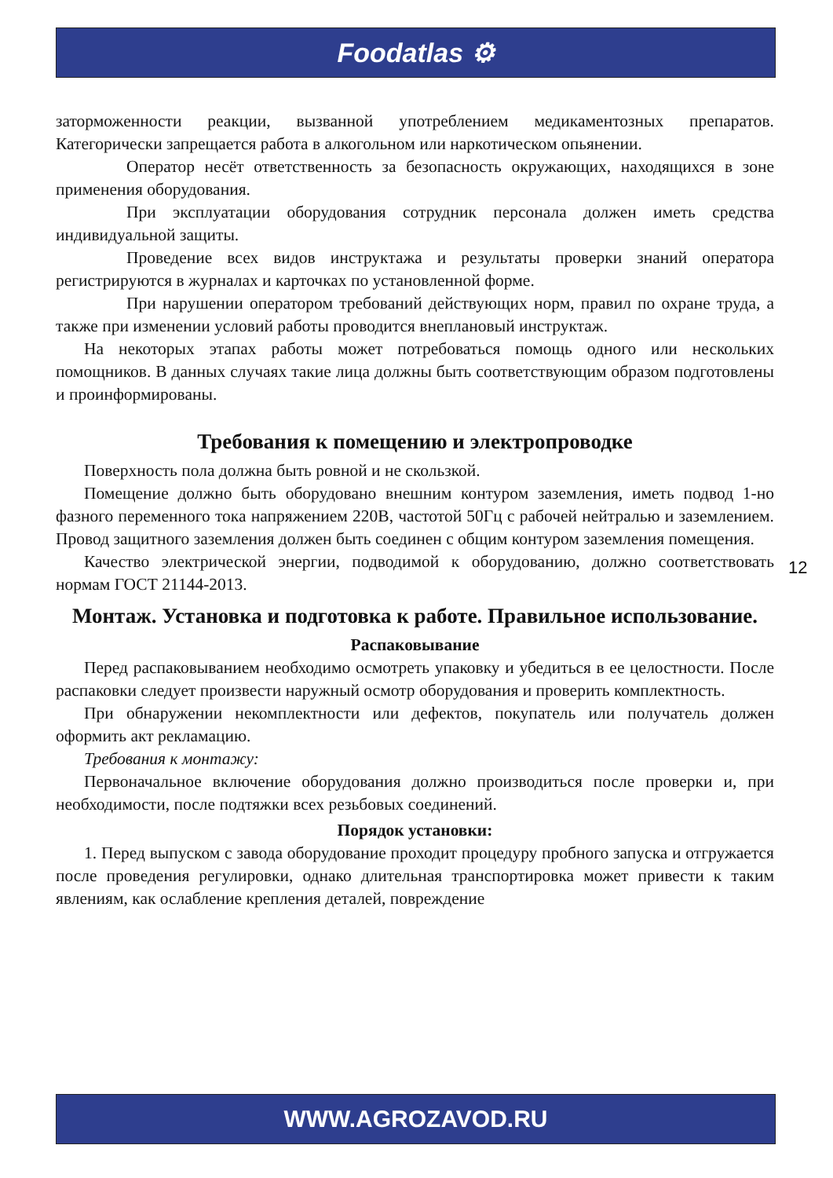Foodatlas ⚙
заторможенности реакции, вызванной употреблением медикаментозных препаратов. Категорически запрещается работа в алкогольном или наркотическом опьянении.
Оператор несёт ответственность за безопасность окружающих, находящихся в зоне применения оборудования.
При эксплуатации оборудования сотрудник персонала должен иметь средства индивидуальной защиты.
Проведение всех видов инструктажа и результаты проверки знаний оператора регистрируются в журналах и карточках по установленной форме.
При нарушении оператором требований действующих норм, правил по охране труда, а также при изменении условий работы проводится внеплановый инструктаж.
На некоторых этапах работы может потребоваться помощь одного или нескольких помощников. В данных случаях такие лица должны быть соответствующим образом подготовлены и проинформированы.
Требования к помещению и электропроводке
Поверхность пола должна быть ровной и не скользкой.
Помещение должно быть оборудовано внешним контуром заземления, иметь подвод 1-но фазного переменного тока напряжением 220В, частотой 50Гц с рабочей нейтралью и заземлением. Провод защитного заземления должен быть соединен с общим контуром заземления помещения.
Качество электрической энергии, подводимой к оборудованию, должно соответствовать нормам ГОСТ 21144-2013.
Монтаж. Установка и подготовка к работе. Правильное использование.
Распаковывание
Перед распаковыванием необходимо осмотреть упаковку и убедиться в ее целостности. После распаковки следует произвести наружный осмотр оборудования и проверить комплектность.
При обнаружении некомплектности или дефектов, покупатель или получатель должен оформить акт рекламацию.
Требования к монтажу:
Первоначальное включение оборудования должно производиться после проверки и, при необходимости, после подтяжки всех резьбовых соединений.
Порядок установки:
1. Перед выпуском с завода оборудование проходит процедуру пробного запуска и отгружается после проведения регулировки, однако длительная транспортировка может привести к таким явлениям, как ослабление крепления деталей, повреждение
12
WWW.AGROZAVOD.RU